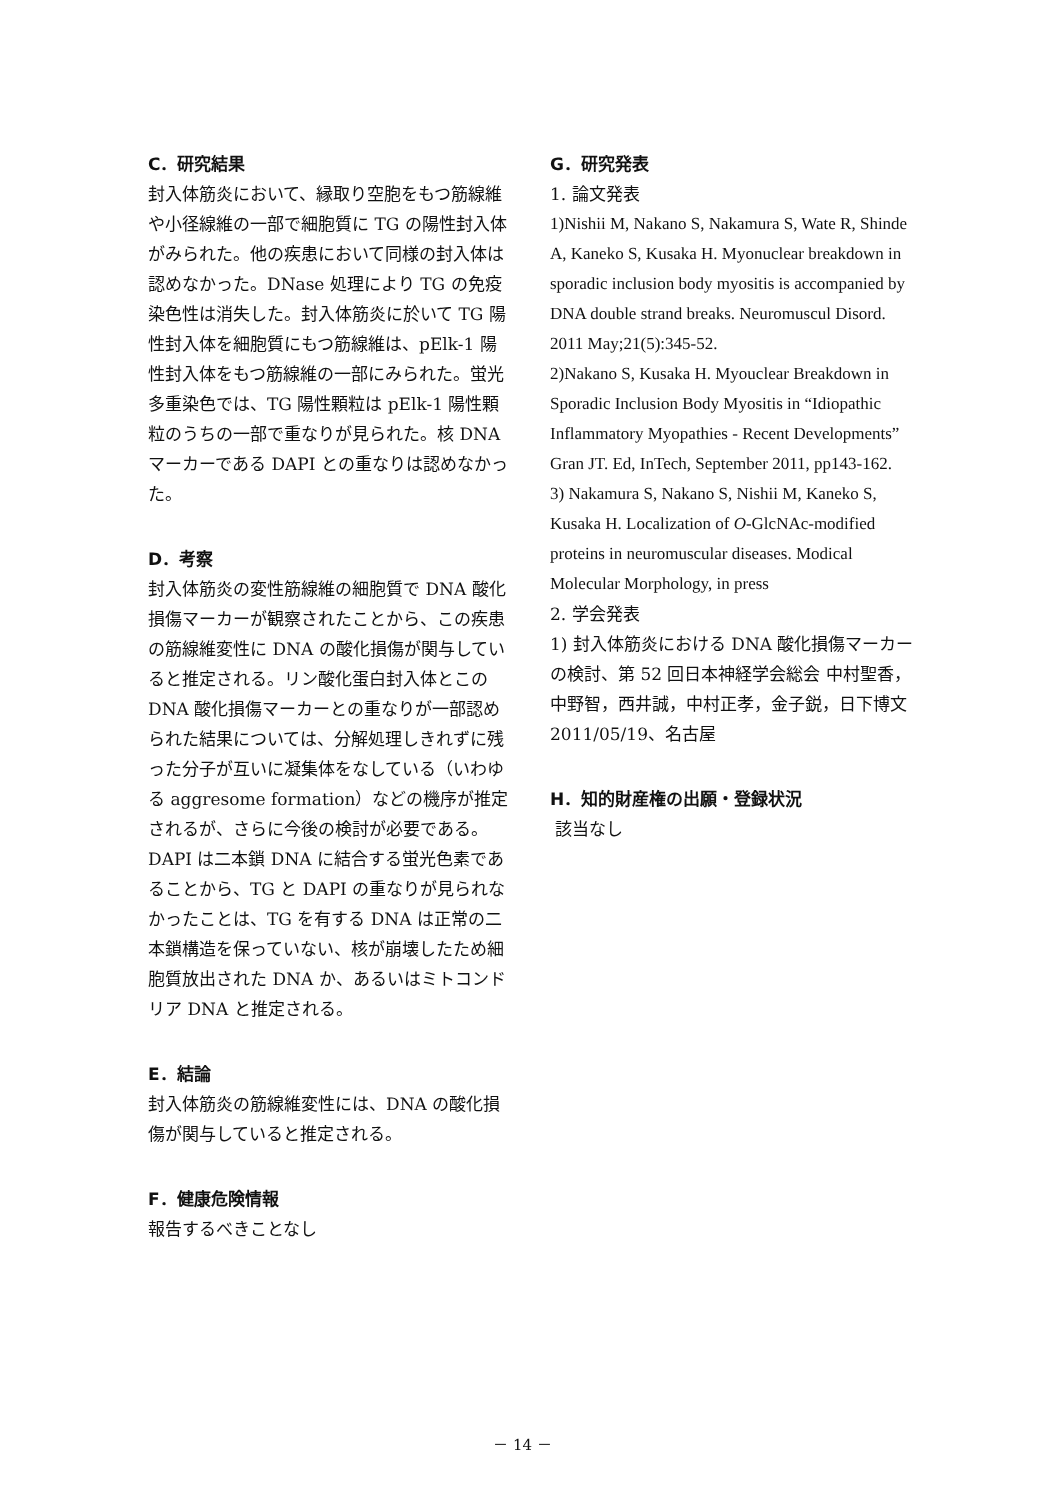C．研究結果
封入体筋炎において、縁取り空胞をもつ筋線維や小径線維の一部で細胞質に TG の陽性封入体がみられた。他の疾患において同様の封入体は認めなかった。DNase 処理により TG の免疫染色性は消失した。封入体筋炎に於いて TG 陽性封入体を細胞質にもつ筋線維は、pElk-1 陽性封入体をもつ筋線維の一部にみられた。蛍光多重染色では、TG 陽性顆粒は pElk-1 陽性顆粒のうちの一部で重なりが見られた。核 DNA マーカーである DAPI との重なりは認めなかった。
D．考察
封入体筋炎の変性筋線維の細胞質で DNA 酸化損傷マーカーが観察されたことから、この疾患の筋線維変性に DNA の酸化損傷が関与していると推定される。リン酸化蛋白封入体とこの DNA 酸化損傷マーカーとの重なりが一部認められた結果については、分解処理しきれずに残った分子が互いに凝集体をなしている（いわゆる aggresome formation）などの機序が推定されるが、さらに今後の検討が必要である。DAPI は二本鎖 DNA に結合する蛍光色素であることから、TG と DAPI の重なりが見られなかったことは、TG を有する DNA は正常の二本鎖構造を保っていない、核が崩壊したため細胞質放出された DNA か、あるいはミトコンドリア DNA と推定される。
E．結論
封入体筋炎の筋線維変性には、DNA の酸化損傷が関与していると推定される。
F．健康危険情報
報告するべきことなし
G．研究発表
1. 論文発表
1)Nishii M, Nakano S, Nakamura S, Wate R, Shinde A, Kaneko S, Kusaka H. Myonuclear breakdown in sporadic inclusion body myositis is accompanied by DNA double strand breaks. Neuromuscul Disord. 2011 May;21(5):345-52.
2)Nakano S, Kusaka H. Myouclear Breakdown in Sporadic Inclusion Body Myositis in “Idiopathic Inflammatory Myopathies - Recent Developments” Gran JT. Ed, InTech, September 2011, pp143-162.
3) Nakamura S, Nakano S, Nishii M, Kaneko S, Kusaka H. Localization of O-GlcNAc-modified proteins in neuromuscular diseases. Modical Molecular Morphology, in press
2. 学会発表
1) 封入体筋炎における DNA 酸化損傷マーカーの検討、第 52 回日本神経学会総会 中村聖香，中野智，西井誠，中村正孝，金子鋭，日下博文 2011/05/19、名古屋
H．知的財産権の出願・登録状況
該当なし
－ 14 －